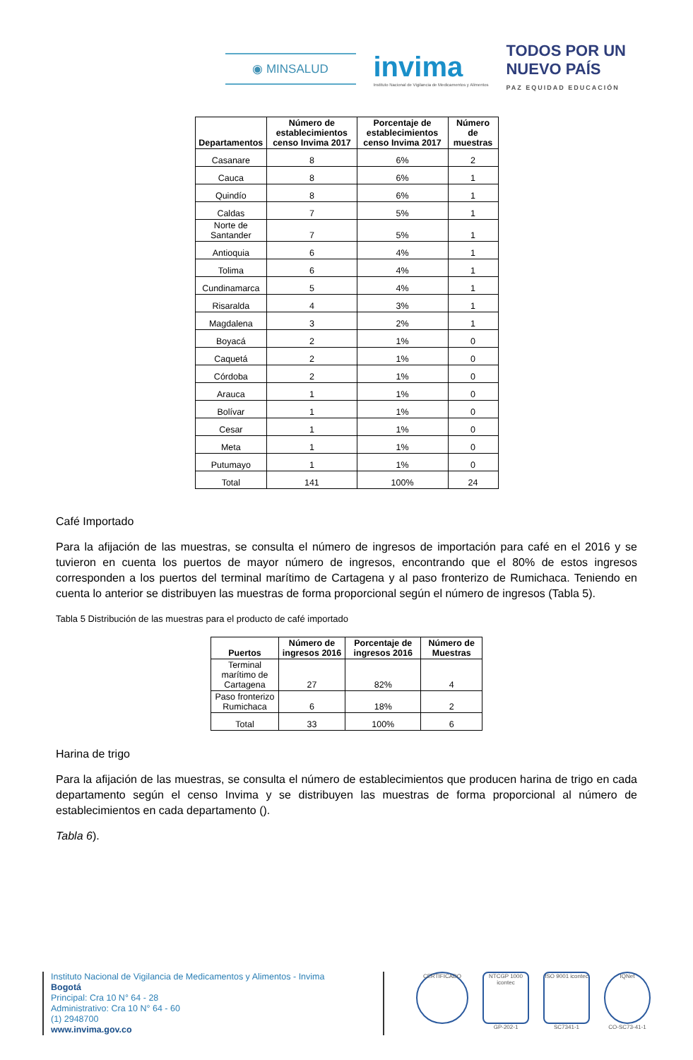◉ MINSALUD
invima
Instituto Nacional de Vigilancia de Medicamentos y Alimentos
TODOS POR UN
NUEVO PAÍS
PAZ EQUIDAD EDUCACIÓN
| Departamentos | Número de establecimientos censo Invima 2017 | Porcentaje de establecimientos censo Invima 2017 | Número de muestras |
| --- | --- | --- | --- |
| Casanare | 8 | 6% | 2 |
| Cauca | 8 | 6% | 1 |
| Quindío | 8 | 6% | 1 |
| Caldas | 7 | 5% | 1 |
| Norte de Santander | 7 | 5% | 1 |
| Antioquia | 6 | 4% | 1 |
| Tolima | 6 | 4% | 1 |
| Cundinamarca | 5 | 4% | 1 |
| Risaralda | 4 | 3% | 1 |
| Magdalena | 3 | 2% | 1 |
| Boyacá | 2 | 1% | 0 |
| Caquetá | 2 | 1% | 0 |
| Córdoba | 2 | 1% | 0 |
| Arauca | 1 | 1% | 0 |
| Bolívar | 1 | 1% | 0 |
| Cesar | 1 | 1% | 0 |
| Meta | 1 | 1% | 0 |
| Putumayo | 1 | 1% | 0 |
| Total | 141 | 100% | 24 |
Café Importado
Para la afijación de las muestras, se consulta el número de ingresos de importación para café en el 2016 y se tuvieron en cuenta los puertos de mayor número de ingresos, encontrando que el 80% de estos ingresos corresponden a los puertos del terminal marítimo de Cartagena y al paso fronterizo de Rumichaca. Teniendo en cuenta lo anterior se distribuyen las muestras de forma proporcional según el número de ingresos (Tabla 5).
Tabla 5 Distribución de las muestras para el producto de café importado
| Puertos | Número de ingresos 2016 | Porcentaje de ingresos 2016 | Número de Muestras |
| --- | --- | --- | --- |
| Terminal marítimo de Cartagena | 27 | 82% | 4 |
| Paso fronterizo Rumichaca | 6 | 18% | 2 |
| Total | 33 | 100% | 6 |
Harina de trigo
Para la afijación de las muestras, se consulta el número de establecimientos que producen harina de trigo en cada departamento según el censo Invima y se distribuyen las muestras de forma proporcional al número de establecimientos en cada departamento ().
Tabla 6).
Instituto Nacional de Vigilancia de Medicamentos y Alimentos - Invima
Bogotá
Principal: Cra 10 N° 64 - 28
Administrativo: Cra 10 N° 64 - 60
(1) 2948700
www.invima.gov.co
CERTIFICADO NTCGP 1000 icontec
GP-202-1
ISO 9001 icontec
SC7341-1
IQNet
CO-SC73-41-1